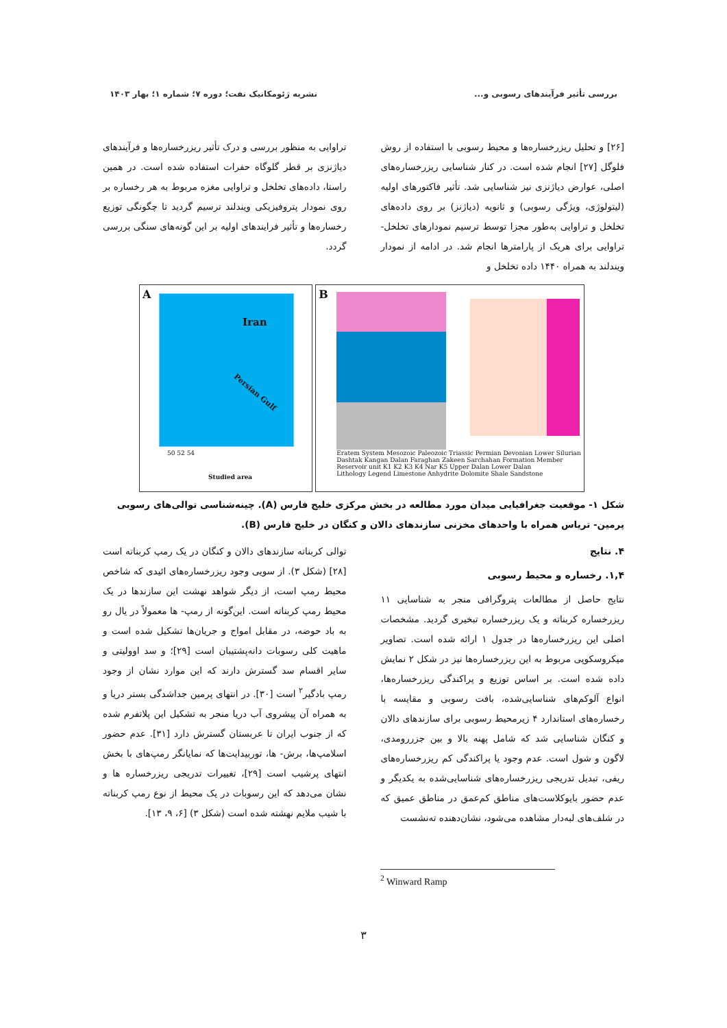بررسی تأثیر فرآیندهای رسوبی و... نشریه ژئومکانیک نفت؛ دوره ۷؛ شماره ۱؛ بهار ۱۴۰۳
[۲۶] و تحلیل ریزرخساره‌ها و محیط رسوبی با استفاده از روش فلوگل [۲۷] انجام شده است. در کنار شناسایی ریزرخساره‌های اصلی، عوارض دیاژنزی نیز شناسایی شد. تأثیر فاکتورهای اولیه (لیتولوژی، ویژگی رسوبی) و ثانویه (دیاژنز) بر روی داده‌های تخلخل و تراوایی به‌طور مجزا توسط ترسیم نمودارهای تخلخل- تراوایی برای هریک از پارامترها انجام شد. در ادامه از نمودار ویندلند به همراه ۱۴۴۰ داده تخلخل و
تراوایی به منظور بررسی و درک تأثیر ریزرخساره‌ها و فرآیندهای دیاژنزی بر قطر گلوگاه حفرات استفاده شده است. در همین راستا، داده‌های تخلخل و تراوایی مغزه مربوط به هر رخساره بر روی نمودار پتروفیزیکی ویندلند ترسیم گردید تا چگونگی توزیع رخساره‌ها و تأثیر فرایندهای اولیه بر این گونه‌های سنگی بررسی گردد.
Iran
Persian Gulf
A
50 52 54
Studied area
B
Eratem System Mesozoic Paleozoic Triassic Permian Devonian Lower Silurian Dashtak Kangan Dalan Faraghan Zakeen Sarchahan Formation Member Reservoir unit K1 K2 K3 K4 Nar K5 Upper Dalan Lower Dalan
Lithology Legend Limestone Anhydrite Dolomite Shale Sandstone
شکل ۱- موقعیت جغرافیایی میدان مورد مطالعه در بخش مرکزی خلیج فارس (A). چینه‌شناسی توالی‌های رسوبی پرمین- تریاس همراه با واحدهای مخزنی سازندهای دالان و کنگان در خلیج فارس (B).
۴. نتایج
۱,۴. رخساره و محیط رسوبی
نتایج حاصل از مطالعات پتروگرافی منجر به شناسایی ۱۱ ریزرخساره کربناته و یک ریزرخساره تبخیری گردید. مشخصات اصلی این ریزرخساره‌ها در جدول ۱ ارائه شده است. تصاویر میکروسکوپی مربوط به این ریزرخساره‌ها نیز در شکل ۲ نمایش داده شده است. بر اساس توزیع و پراکندگی ریزرخساره‌ها، انواع آلوکم‌های شناسایی‌شده، بافت رسوبی و مقایسه با رخساره‌های استاندارد ۴ زیرمحیط رسوبی برای سازندهای دالان و کنگان شناسایی شد که شامل پهنه بالا و بین جزررومدی، لاگون و شول است. عدم وجود یا پراکندگی کم ریزرخساره‌های ریفی، تبدیل تدریجی ریزرخساره‌های شناسایی‌شده به یکدیگر و عدم حضور بایوکلاست‌های مناطق کم‌عمق در مناطق عمیق که در شلف‌های لبه‌دار مشاهده می‌شود، نشان‌دهنده ته‌نشست
توالی کربناته سازندهای دالان و کنگان در یک رمپ کربناته است [۲۸] (شکل ۳). از سویی وجود ریزرخساره‌های ائیدی که شاخص محیط رمپ است، از دیگر شواهد نهشت این سازندها در یک محیط رمپ کربناته است. این‌گونه از رمپ- ها معمولاً در یال رو به باد حوضه، در مقابل امواج و جریان‌ها تشکیل شده است و ماهیت کلی رسوبات دانه‌پشتیبان است [۲۹]؛ و سد اوولیتی و سایر اقسام سد گسترش دارند که این موارد نشان از وجود رمپ بادگیر<sup>۲</sup> است [۳۰]. در انتهای پرمین جداشدگی بستر دریا و به همراه آن پیشروی آب دریا منجر به تشکیل این پلاتفرم شده که از جنوب ایران تا عربستان گسترش دارد [۳۱]. عدم حضور اسلامپ‌ها، برش- ها، توربیدایت‌ها که نمایانگر رمپ‌های با بخش انتهای پرشیب است [۲۹]، تغییرات تدریجی ریزرخساره ها و نشان می‌دهد که این رسوبات در یک محیط از نوع رمپ کربناته با شیب ملایم نهشته شده است (شکل ۳) [۶، ۹، ۱۳].
<sup>2</sup> Winward Ramp
۳